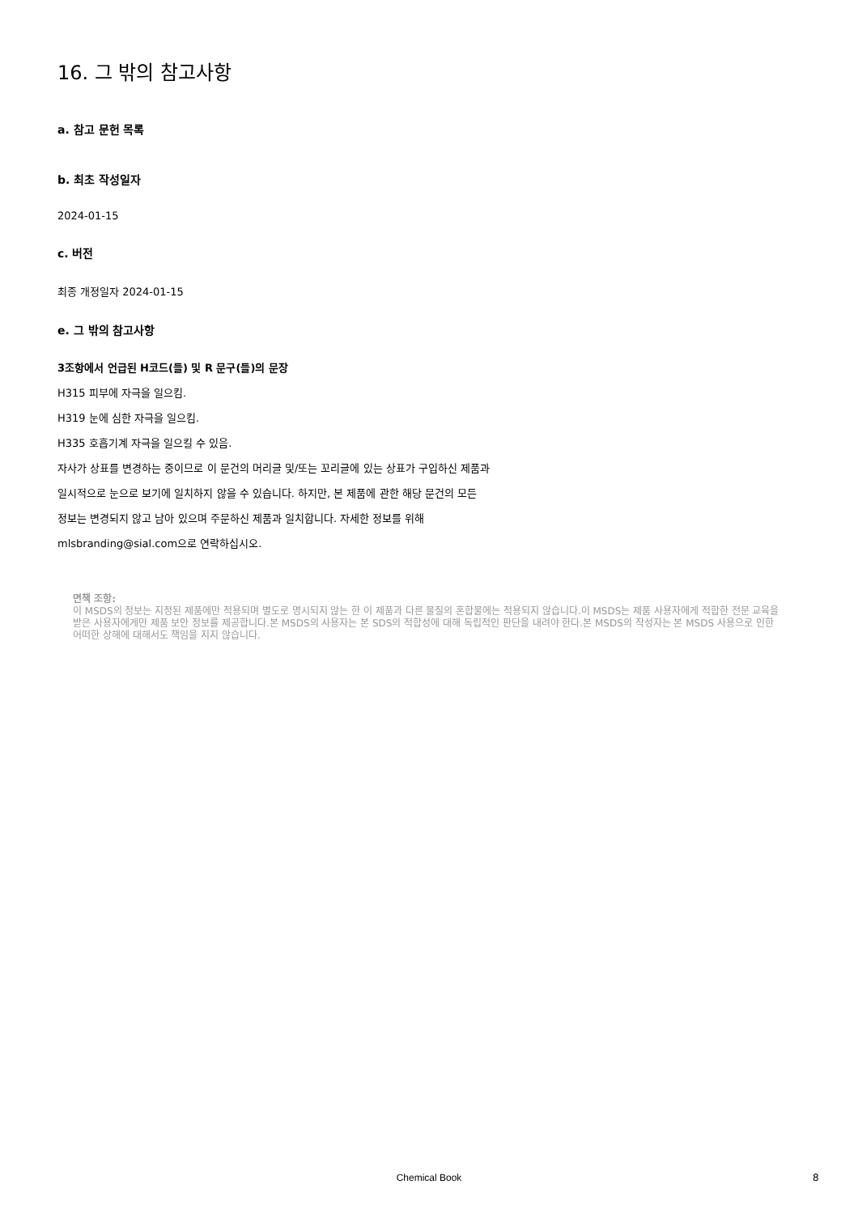16. 그 밖의 참고사항
a. 참고 문헌 목록
b. 최초 작성일자
2024-01-15
c. 버전
최종 개정일자 2024-01-15
e. 그 밖의 참고사항
3조항에서 언급된 H코드(들) 및 R 문구(들)의 문장
H315 피부에 자극을 일으킴.
H319 눈에 심한 자극을 일으킴.
H335 호흡기계 자극을 일으킬 수 있음.
자사가 상표를 변경하는 중이므로 이 문건의 머리글 및/또는 꼬리글에 있는 상표가 구입하신 제품과
일시적으로 눈으로 보기에 일치하지 않을 수 있습니다. 하지만, 본 제품에 관한 해당 문건의 모든
정보는 변경되지 않고 남아 있으며 주문하신 제품과 일치합니다. 자세한 정보를 위해
mlsbranding@sial.com으로 연락하십시오.
면책 조항:
이 MSDS의 정보는 지정된 제품에만 적용되며 별도로 명시되지 않는 한 이 제품과 다른 물질의 혼합물에는 적용되지 않습니다.이 MSDS는 제품 사용자에게 적합한 전문 교육을 받은 사용자에게만 제품 보안 정보를 제공합니다.본 MSDS의 사용자는 본 SDS의 적합성에 대해 독립적인 판단을 내려야 한다.본 MSDS의 작성자는 본 MSDS 사용으로 인한 어떠한 상해에 대해서도 책임을 지지 않습니다.
Chemical Book 8